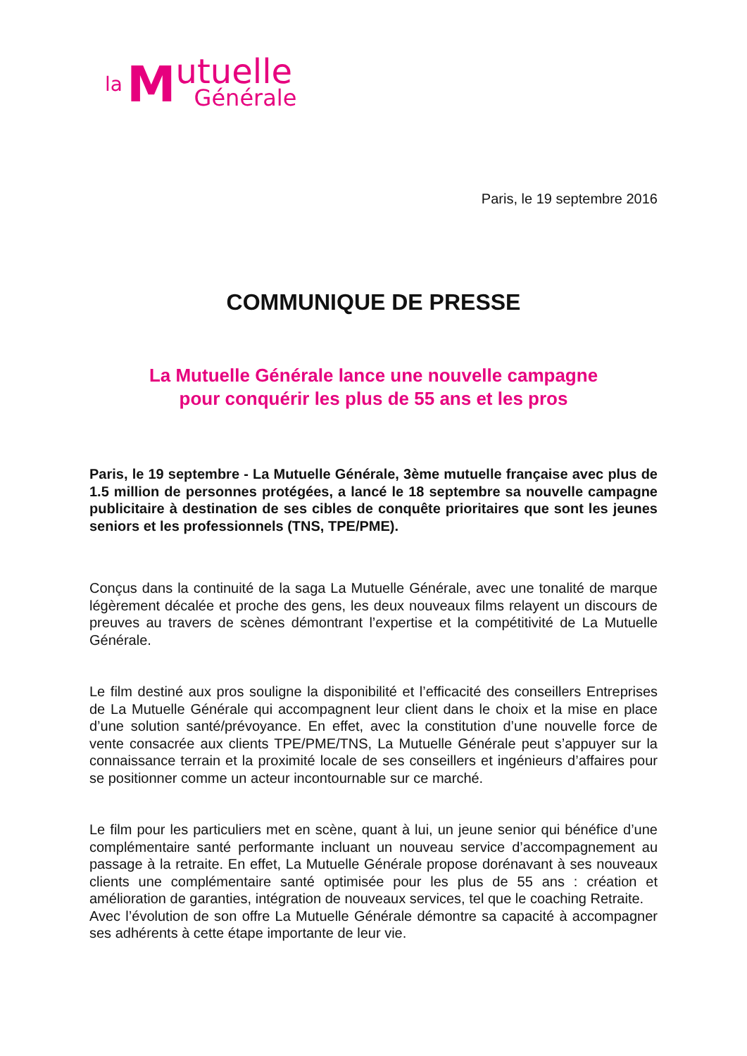la M
utuelle
Générale
Paris, le 19 septembre 2016
COMMUNIQUE DE PRESSE
La Mutuelle Générale lance une nouvelle campagne
pour conquérir les plus de 55 ans et les pros
Paris, le 19 septembre - La Mutuelle Générale, 3ème mutuelle française avec plus de 1.5 million de personnes protégées, a lancé le 18 septembre sa nouvelle campagne publicitaire à destination de ses cibles de conquête prioritaires que sont les jeunes seniors et les professionnels (TNS, TPE/PME).
Conçus dans la continuité de la saga La Mutuelle Générale, avec une tonalité de marque légèrement décalée et proche des gens, les deux nouveaux films relayent un discours de preuves au travers de scènes démontrant l’expertise et la compétitivité de La Mutuelle Générale.
Le film destiné aux pros souligne la disponibilité et l’efficacité des conseillers Entreprises de La Mutuelle Générale qui accompagnent leur client dans le choix et la mise en place d’une solution santé/prévoyance. En effet, avec la constitution d’une nouvelle force de vente consacrée aux clients TPE/PME/TNS, La Mutuelle Générale peut s’appuyer sur la connaissance terrain et la proximité locale de ses conseillers et ingénieurs d’affaires pour se positionner comme un acteur incontournable sur ce marché.
Le film pour les particuliers met en scène, quant à lui, un jeune senior qui bénéfice d’une complémentaire santé performante incluant un nouveau service d’accompagnement au passage à la retraite. En effet, La Mutuelle Générale propose dorénavant à ses nouveaux clients une complémentaire santé optimisée pour les plus de 55 ans : création et amélioration de garanties, intégration de nouveaux services, tel que le coaching Retraite.
Avec l’évolution de son offre La Mutuelle Générale démontre sa capacité à accompagner ses adhérents à cette étape importante de leur vie.